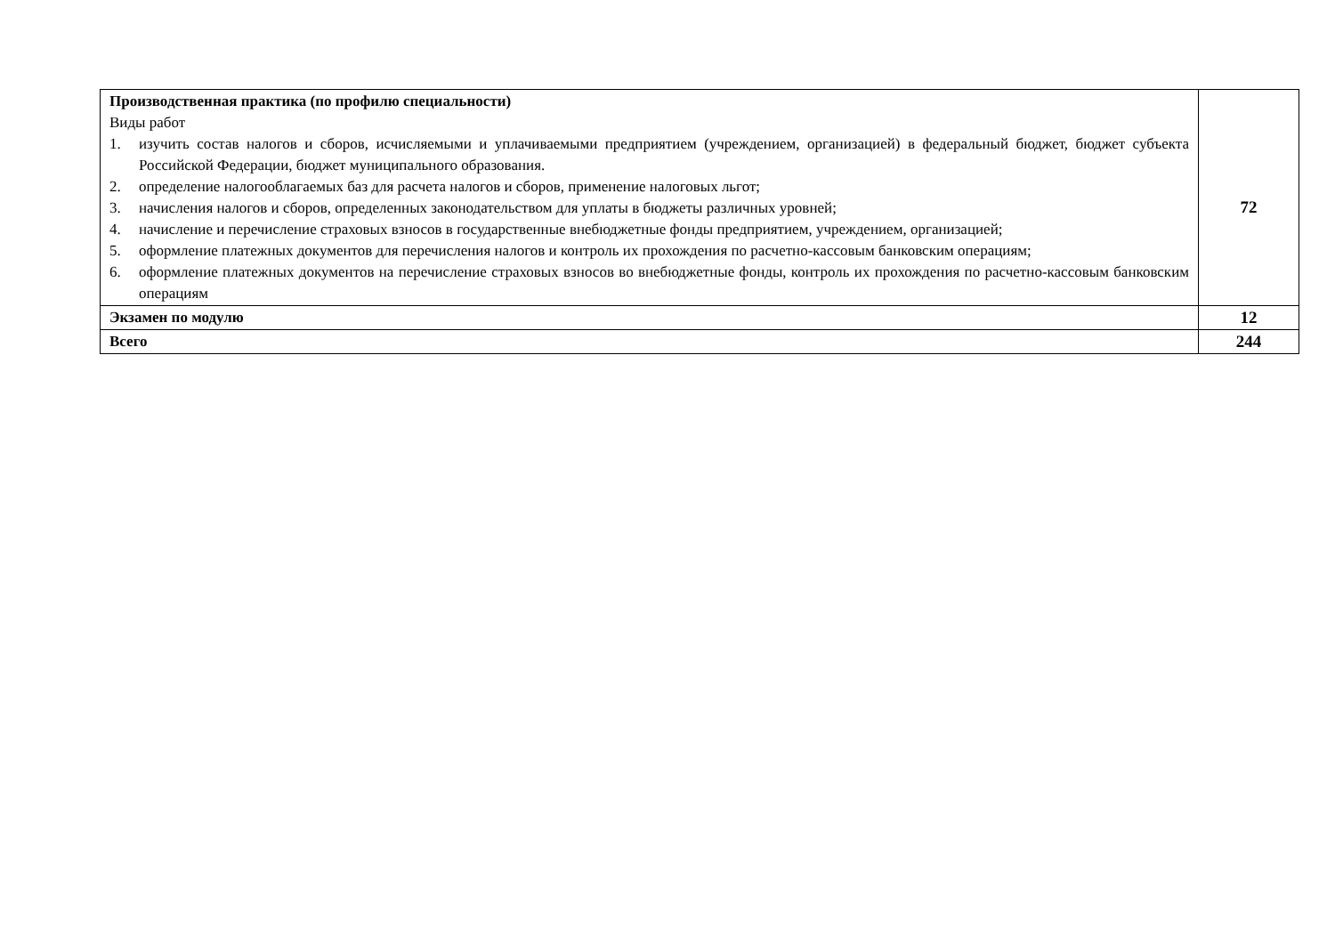| Производственная практика (по профилю специальности) Виды работ 1. изучить состав налогов и сборов, исчисляемыми и уплачиваемыми предприятием (учреждением, организацией) в федеральный бюджет, бюджет субъекта Российской Федерации, бюджет муниципального образования. 2. определение налогооблагаемых баз для расчета налогов и сборов, применение налоговых льгот; 3. начисления налогов и сборов, определенных законодательством для уплаты в бюджеты различных уровней; 4. начисление и перечисление страховых взносов в государственные внебюджетные фонды предприятием, учреждением, организацией; 5. оформление платежных документов для перечисления налогов и контроль их прохождения по расчетно-кассовым банковским операциям; 6. оформление платежных документов на перечисление страховых взносов во внебюджетные фонды, контроль их прохождения по расчетно-кассовым банковским операциям | 72 |
| Экзамен по модулю | 12 |
| Всего | 244 |